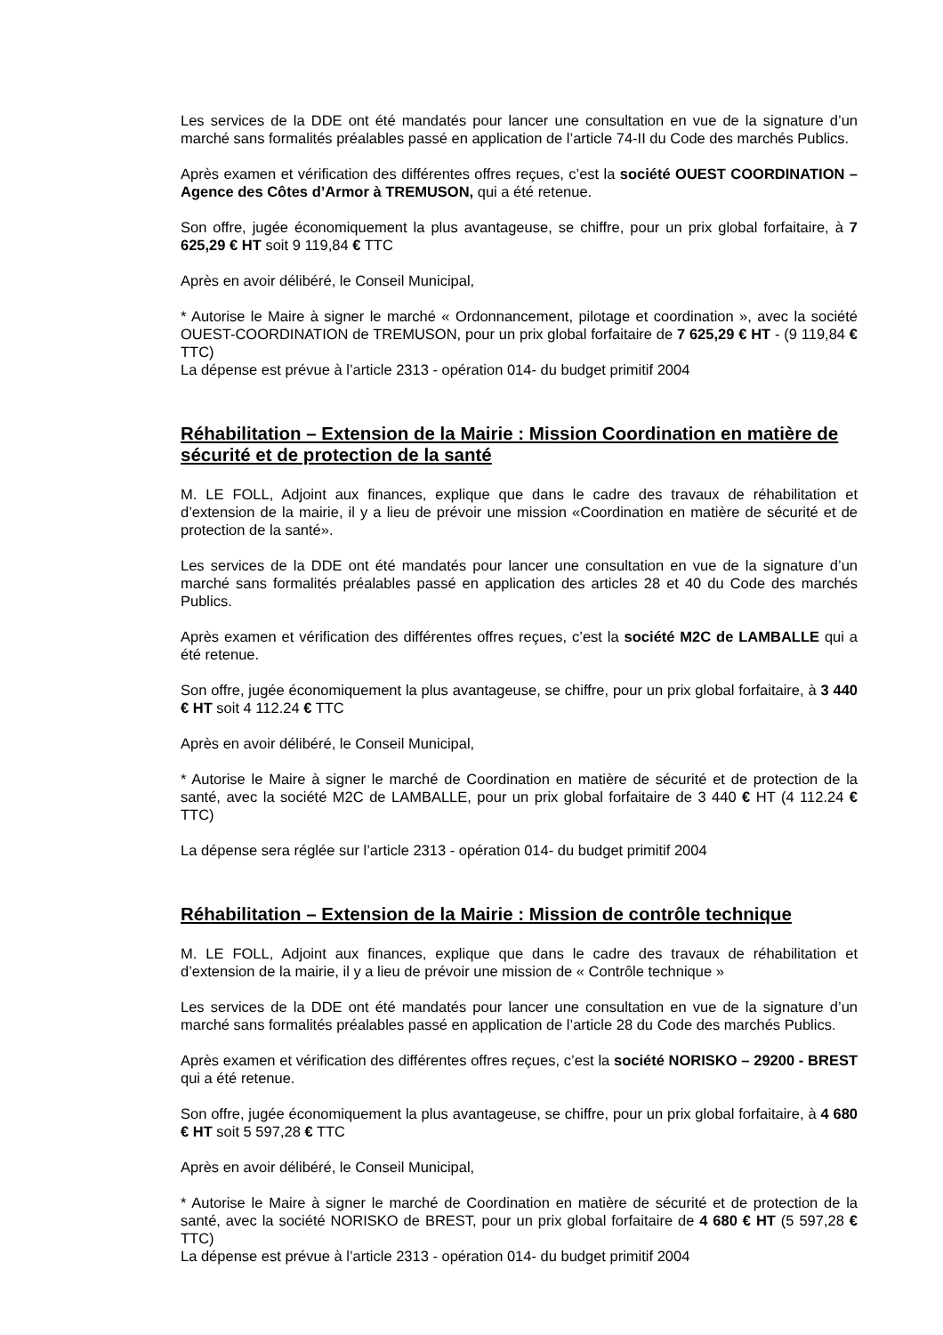Les services de la DDE ont été mandatés pour lancer une consultation en vue de la signature d’un marché sans formalités préalables passé en application de l’article 74-II du Code des marchés Publics.
Après examen et vérification des différentes offres reçues, c’est la société OUEST COORDINATION – Agence des Côtes d’Armor à TREMUSON, qui a été retenue.
Son offre, jugée économiquement la plus avantageuse, se chiffre, pour un prix global forfaitaire, à 7 625,29 € HT soit 9 119,84 € TTC
Après en avoir délibéré, le Conseil Municipal,
* Autorise le Maire à signer le marché « Ordonnancement, pilotage et coordination », avec la société OUEST-COORDINATION de TREMUSON, pour un prix global forfaitaire de 7 625,29 € HT - (9 119,84 € TTC)
La dépense est prévue à l’article 2313 - opération 014- du budget primitif 2004
Réhabilitation – Extension de la Mairie : Mission Coordination en matière de sécurité et de protection de la santé
M. LE FOLL, Adjoint aux finances, explique que dans le cadre des travaux de réhabilitation et d’extension de la mairie, il y a lieu de prévoir une mission «Coordination en matière de sécurité et de protection de la santé».
Les services de la DDE ont été mandatés pour lancer une consultation en vue de la signature d’un marché sans formalités préalables passé en application des articles 28 et 40 du Code des marchés Publics.
Après examen et vérification des différentes offres reçues, c’est la société M2C de LAMBALLE qui a été retenue.
Son offre, jugée économiquement la plus avantageuse, se chiffre, pour un prix global forfaitaire, à 3 440 € HT soit 4 112.24 € TTC
Après en avoir délibéré, le Conseil Municipal,
* Autorise le Maire à signer le marché de Coordination en matière de sécurité et de protection de la santé, avec la société M2C de LAMBALLE, pour un prix global forfaitaire de 3 440 € HT (4 112.24 € TTC)
La dépense sera réglée sur l’article 2313 - opération 014- du budget primitif 2004
Réhabilitation – Extension de la Mairie : Mission de contrôle technique
M. LE FOLL, Adjoint aux finances, explique que dans le cadre des travaux de réhabilitation et d’extension de la mairie, il y a lieu de prévoir une mission de « Contrôle technique »
Les services de la DDE ont été mandatés pour lancer une consultation en vue de la signature d’un marché sans formalités préalables passé en application de l’article 28 du Code des marchés Publics.
Après examen et vérification des différentes offres reçues, c’est la société NORISKO – 29200 - BREST qui a été retenue.
Son offre, jugée économiquement la plus avantageuse, se chiffre, pour un prix global forfaitaire, à 4 680 € HT soit 5 597,28 € TTC
Après en avoir délibéré, le Conseil Municipal,
* Autorise le Maire à signer le marché de Coordination en matière de sécurité et de protection de la santé, avec la société NORISKO de BREST, pour un prix global forfaitaire de 4 680 € HT (5 597,28 € TTC)
La dépense est prévue à l’article 2313 - opération 014- du budget primitif 2004